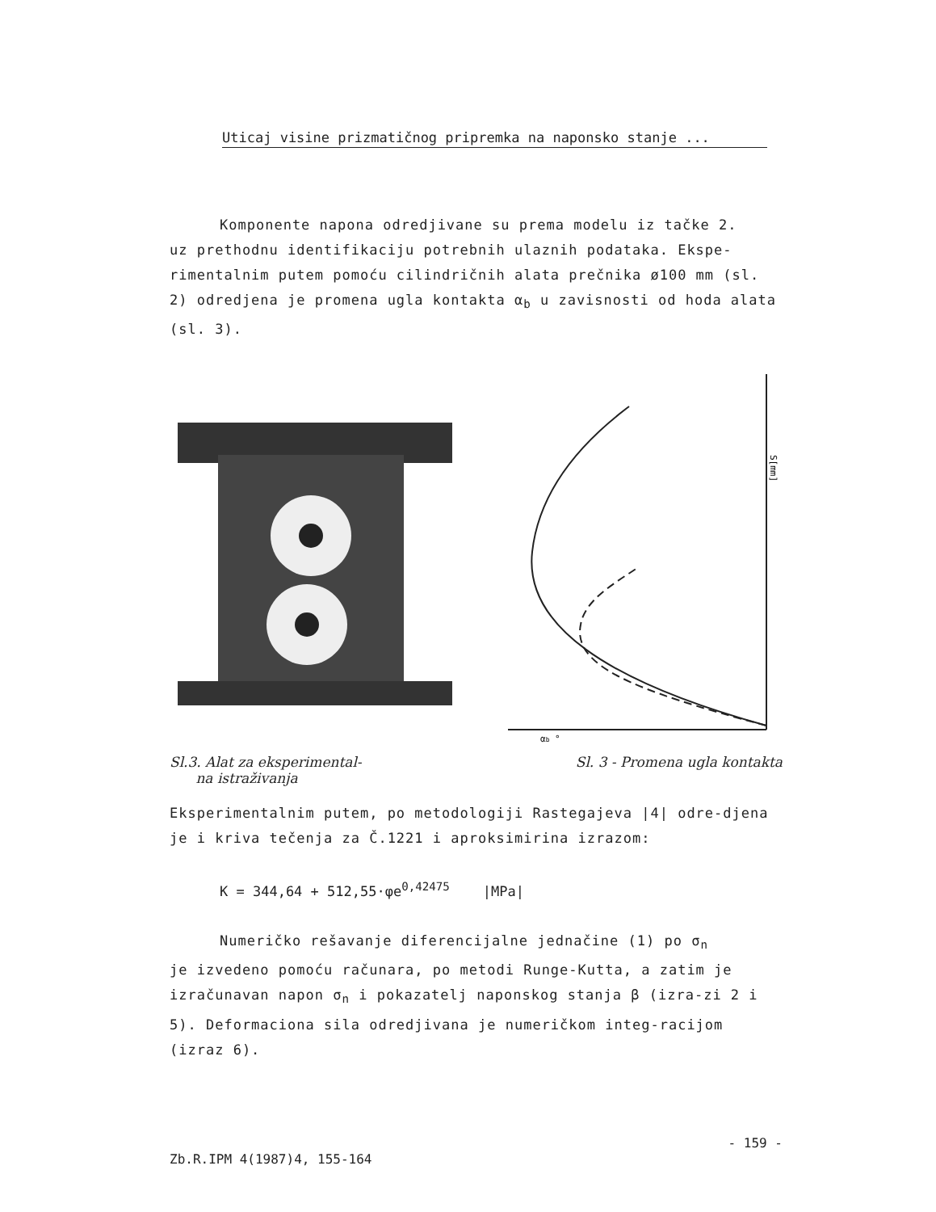Uticaj visine prizmatičnog pripremka na naponsko stanje ...
Komponente napona odredjivane su prema modelu iz tačke 2.
uz prethodnu identifikaciju potrebnih ulaznih podataka. Ekspe-rimentalnim putem pomoću cilindričnih alata prečnika ø100 mm (sl. 2) odredjena je promena ugla kontakta α<sub>b</sub> u zavisnosti od hoda alata (sl. 3).
S[mm]
αb °
Sl.3. Alat za eksperimental-
na istraživanja
Sl. 3 - Promena ugla kontakta
Eksperimentalnim putem, po metodologiji Rastegajeva |4| odre-djena je i kriva tečenja za Č.1221 i aproksimirina izrazom:
K = 344,64 + 512,55·φe<sup>0,42475</sup> |MPa|
Numeričko rešavanje diferencijalne jednačine (1) po σ<sub>n</sub>
je izvedeno pomoću računara, po metodi Runge-Kutta, a zatim je izračunavan napon σ<sub>n</sub> i pokazatelj naponskog stanja β (izra-zi 2 i 5). Deformaciona sila odredjivana je numeričkom integ-racijom (izraz 6).
Zb.R.IPM 4(1987)4, 155-164 - 159 -